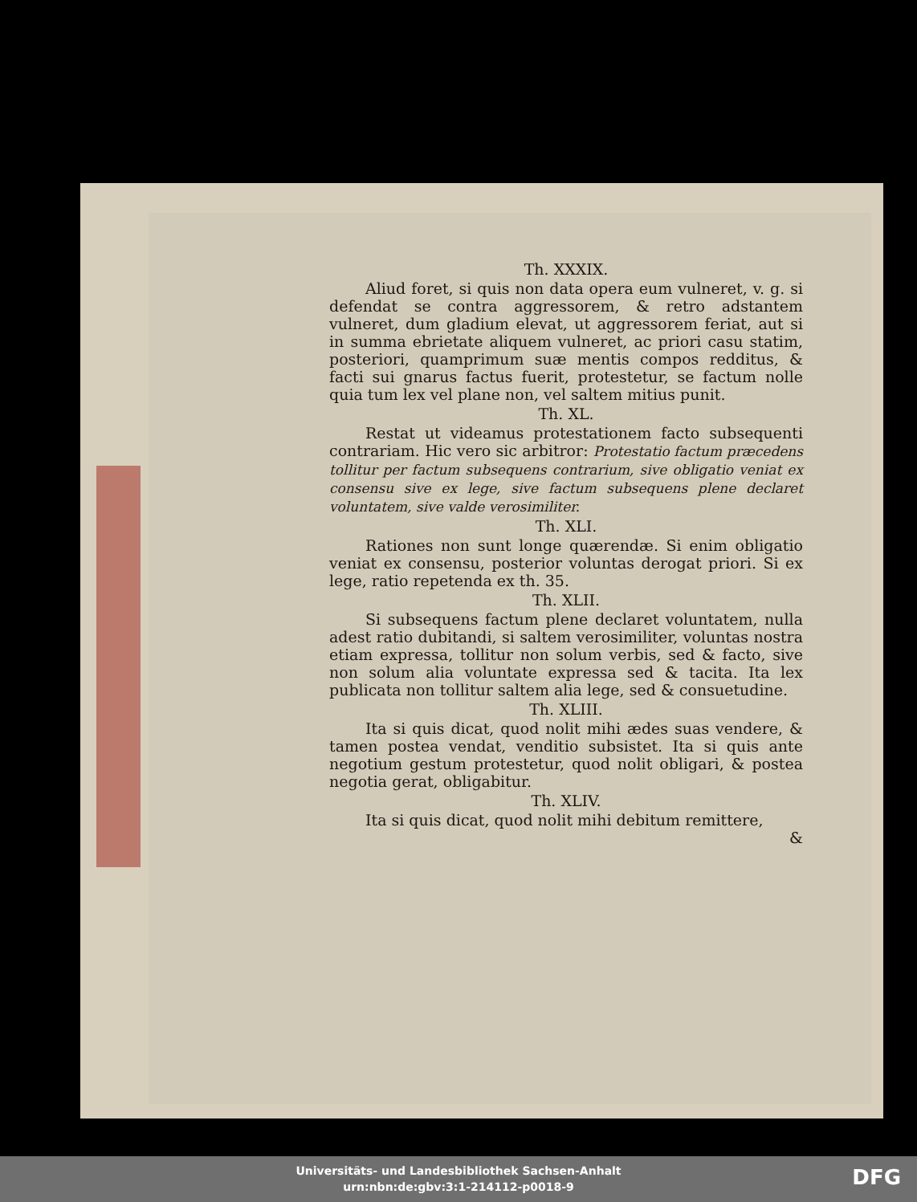Th. XXXIX.
Aliud foret, si quis non data opera eum vulneret, v. g. si defendat se contra aggressorem, & retro adstantem vulneret, dum gladium elevat, ut aggressorem feriat, aut si in summa ebrietate aliquem vulneret, ac priori casu statim, posteriori, quamprimum suæ mentis compos redditus, & facti sui gnarus factus fuerit, protestetur, se factum nolle quia tum lex vel plane non, vel saltem mitius punit.
Th. XL.
Restat ut videamus protestationem facto subsequenti contrariam. Hic vero sic arbitror: Protestatio factum præcedens tollitur per factum subsequens contrarium, sive obligatio veniat ex consensu sive ex lege, sive factum subsequens plene declaret voluntatem, sive valde verosimiliter.
Th. XLI.
Rationes non sunt longe quærendæ. Si enim obligatio veniat ex consensu, posterior voluntas derogat priori. Si ex lege, ratio repetenda ex th. 35.
Th. XLII.
Si subsequens factum plene declaret voluntatem, nulla adest ratio dubitandi, si saltem verosimiliter, voluntas nostra etiam expressa, tollitur non solum verbis, sed & facto, sive non solum alia voluntate expressa sed & tacita. Ita lex publicata non tollitur saltem alia lege, sed & consuetudine.
Th. XLIII.
Ita si quis dicat, quod nolit mihi ædes suas vendere, & tamen postea vendat, venditio subsistet. Ita si quis ante negotium gestum protestetur, quod nolit obligari, & postea negotia gerat, obligabitur.
Th. XLIV.
Ita si quis dicat, quod nolit mihi debitum remittere,
&
Universitäts- und Landesbibliothek Sachsen-Anhalt
urn:nbn:de:gbv:3:1-214112-p0018-9
DFG